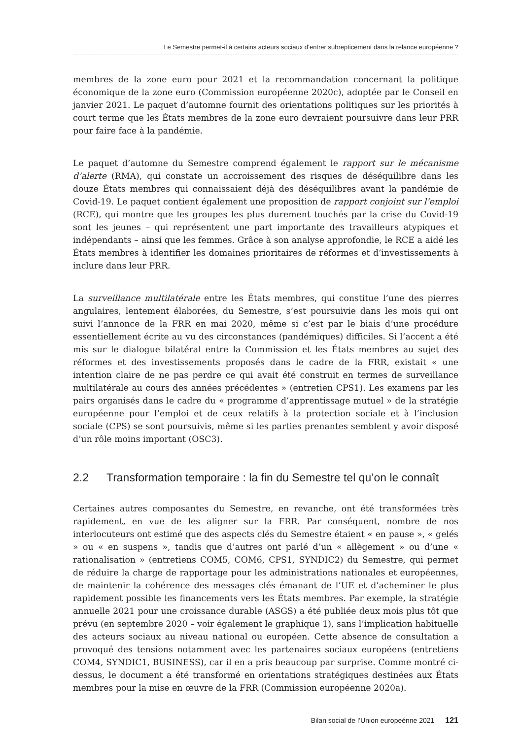Le Semestre permet-il à certains acteurs sociaux d’entrer subrepticement dans la relance européenne ?
membres de la zone euro pour 2021 et la recommandation concernant la politique économique de la zone euro (Commission européenne 2020c), adoptée par le Conseil en janvier 2021. Le paquet d’automne fournit des orientations politiques sur les priorités à court terme que les États membres de la zone euro devraient poursuivre dans leur PRR pour faire face à la pandémie.
Le paquet d’automne du Semestre comprend également le rapport sur le mécanisme d’alerte (RMA), qui constate un accroissement des risques de déséquilibre dans les douze États membres qui connaissaient déjà des déséquilibres avant la pandémie de Covid-19. Le paquet contient également une proposition de rapport conjoint sur l’emploi (RCE), qui montre que les groupes les plus durement touchés par la crise du Covid-19 sont les jeunes – qui représentent une part importante des travailleurs atypiques et indépendants – ainsi que les femmes. Grâce à son analyse approfondie, le RCE a aidé les États membres à identifier les domaines prioritaires de réformes et d’investissements à inclure dans leur PRR.
La surveillance multilatérale entre les États membres, qui constitue l’une des pierres angulaires, lentement élaborées, du Semestre, s’est poursuivie dans les mois qui ont suivi l’annonce de la FRR en mai 2020, même si c’est par le biais d’une procédure essentiellement écrite au vu des circonstances (pandémiques) difficiles. Si l’accent a été mis sur le dialogue bilatéral entre la Commission et les États membres au sujet des réformes et des investissements proposés dans le cadre de la FRR, existait « une intention claire de ne pas perdre ce qui avait été construit en termes de surveillance multilatérale au cours des années précédentes » (entretien CPS1). Les examens par les pairs organisés dans le cadre du « programme d’apprentissage mutuel » de la stratégie européenne pour l’emploi et de ceux relatifs à la protection sociale et à l’inclusion sociale (CPS) se sont poursuivis, même si les parties prenantes semblent y avoir disposé d’un rôle moins important (OSC3).
2.2 Transformation temporaire : la fin du Semestre tel qu’on le connaît
Certaines autres composantes du Semestre, en revanche, ont été transformées très rapidement, en vue de les aligner sur la FRR. Par conséquent, nombre de nos interlocuteurs ont estimé que des aspects clés du Semestre étaient « en pause », « gelés » ou « en suspens », tandis que d’autres ont parlé d’un « allègement » ou d’une « rationalisation » (entretiens COM5, COM6, CPS1, SYNDIC2) du Semestre, qui permet de réduire la charge de rapportage pour les administrations nationales et européennes, de maintenir la cohérence des messages clés émanant de l’UE et d’acheminer le plus rapidement possible les financements vers les États membres. Par exemple, la stratégie annuelle 2021 pour une croissance durable (ASGS) a été publiée deux mois plus tôt que prévu (en septembre 2020 – voir également le graphique 1), sans l’implication habituelle des acteurs sociaux au niveau national ou européen. Cette absence de consultation a provoqué des tensions notamment avec les partenaires sociaux européens (entretiens COM4, SYNDIC1, BUSINESS), car il en a pris beaucoup par surprise. Comme montré ci-dessus, le document a été transformé en orientations stratégiques destinées aux États membres pour la mise en œuvre de la FRR (Commission européenne 2020a).
Bilan social de l’Union europeénne 2021 121